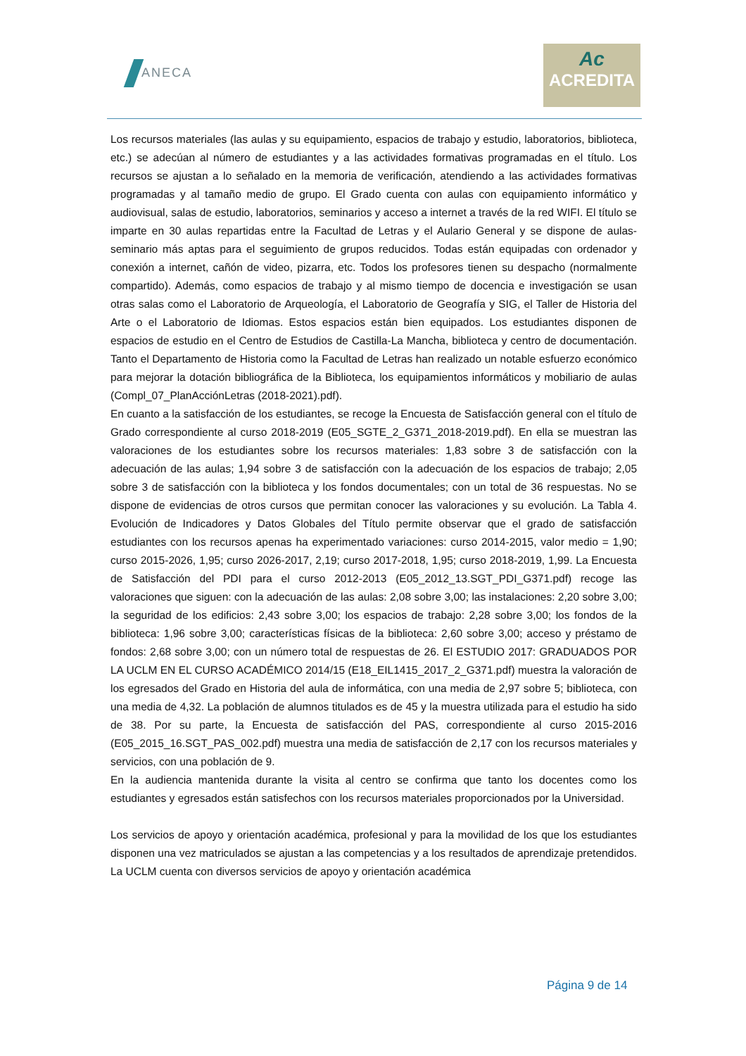ANECA
Ac
ACREDITA
Los recursos materiales (las aulas y su equipamiento, espacios de trabajo y estudio, laboratorios, biblioteca, etc.) se adecúan al número de estudiantes y a las actividades formativas programadas en el título. Los recursos se ajustan a lo señalado en la memoria de verificación, atendiendo a las actividades formativas programadas y al tamaño medio de grupo. El Grado cuenta con aulas con equipamiento informático y audiovisual, salas de estudio, laboratorios, seminarios y acceso a internet a través de la red WIFI. El título se imparte en 30 aulas repartidas entre la Facultad de Letras y el Aulario General y se dispone de aulas-seminario más aptas para el seguimiento de grupos reducidos. Todas están equipadas con ordenador y conexión a internet, cañón de video, pizarra, etc. Todos los profesores tienen su despacho (normalmente compartido). Además, como espacios de trabajo y al mismo tiempo de docencia e investigación se usan otras salas como el Laboratorio de Arqueología, el Laboratorio de Geografía y SIG, el Taller de Historia del Arte o el Laboratorio de Idiomas. Estos espacios están bien equipados. Los estudiantes disponen de espacios de estudio en el Centro de Estudios de Castilla-La Mancha, biblioteca y centro de documentación. Tanto el Departamento de Historia como la Facultad de Letras han realizado un notable esfuerzo económico para mejorar la dotación bibliográfica de la Biblioteca, los equipamientos informáticos y mobiliario de aulas (Compl_07_PlanAcciónLetras (2018-2021).pdf).
En cuanto a la satisfacción de los estudiantes, se recoge la Encuesta de Satisfacción general con el título de Grado correspondiente al curso 2018-2019 (E05_SGTE_2_G371_2018-2019.pdf). En ella se muestran las valoraciones de los estudiantes sobre los recursos materiales: 1,83 sobre 3 de satisfacción con la adecuación de las aulas; 1,94 sobre 3 de satisfacción con la adecuación de los espacios de trabajo; 2,05 sobre 3 de satisfacción con la biblioteca y los fondos documentales; con un total de 36 respuestas. No se dispone de evidencias de otros cursos que permitan conocer las valoraciones y su evolución. La Tabla 4. Evolución de Indicadores y Datos Globales del Título permite observar que el grado de satisfacción estudiantes con los recursos apenas ha experimentado variaciones: curso 2014-2015, valor medio = 1,90; curso 2015-2026, 1,95; curso 2026-2017, 2,19; curso 2017-2018, 1,95; curso 2018-2019, 1,99. La Encuesta de Satisfacción del PDI para el curso 2012-2013 (E05_2012_13.SGT_PDI_G371.pdf) recoge las valoraciones que siguen: con la adecuación de las aulas: 2,08 sobre 3,00; las instalaciones: 2,20 sobre 3,00; la seguridad de los edificios: 2,43 sobre 3,00; los espacios de trabajo: 2,28 sobre 3,00; los fondos de la biblioteca: 1,96 sobre 3,00; características físicas de la biblioteca: 2,60 sobre 3,00; acceso y préstamo de fondos: 2,68 sobre 3,00; con un número total de respuestas de 26. El ESTUDIO 2017: GRADUADOS POR LA UCLM EN EL CURSO ACADÉMICO 2014/15 (E18_EIL1415_2017_2_G371.pdf) muestra la valoración de los egresados del Grado en Historia del aula de informática, con una media de 2,97 sobre 5; biblioteca, con una media de 4,32. La población de alumnos titulados es de 45 y la muestra utilizada para el estudio ha sido de 38. Por su parte, la Encuesta de satisfacción del PAS, correspondiente al curso 2015-2016 (E05_2015_16.SGT_PAS_002.pdf) muestra una media de satisfacción de 2,17 con los recursos materiales y servicios, con una población de 9.
En la audiencia mantenida durante la visita al centro se confirma que tanto los docentes como los estudiantes y egresados están satisfechos con los recursos materiales proporcionados por la Universidad.
Los servicios de apoyo y orientación académica, profesional y para la movilidad de los que los estudiantes disponen una vez matriculados se ajustan a las competencias y a los resultados de aprendizaje pretendidos. La UCLM cuenta con diversos servicios de apoyo y orientación académica
Página 9 de 14